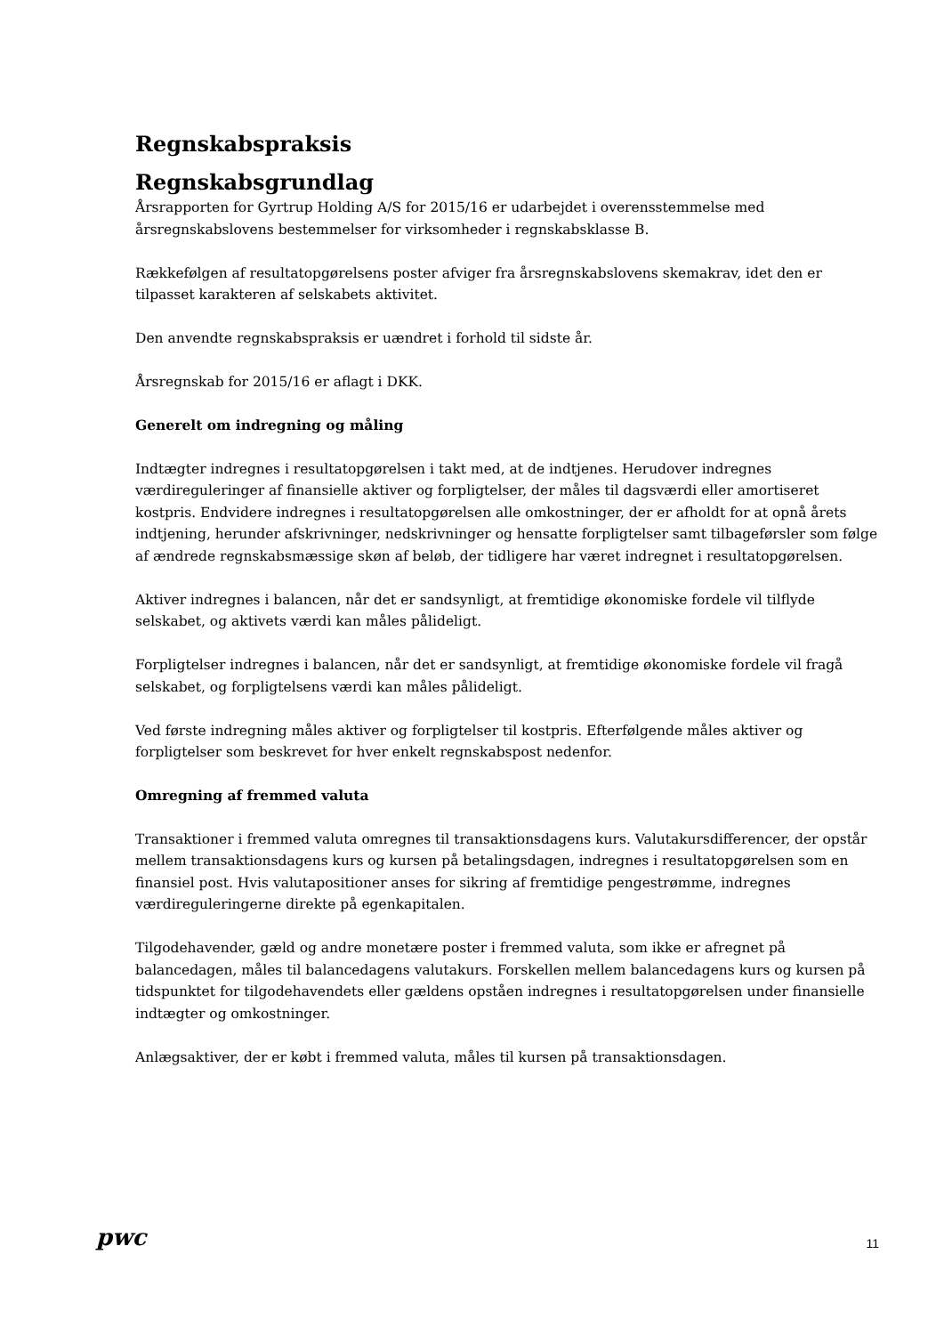Regnskabspraksis
Regnskabsgrundlag
Årsrapporten for Gyrtrup Holding A/S for 2015/16 er udarbejdet i overensstemmelse med årsregnskabslovens bestemmelser for virksomheder i regnskabsklasse B.
Rækkefølgen af resultatopgørelsens poster afviger fra årsregnskabslovens skemakrav, idet den er tilpasset karakteren af selskabets aktivitet.
Den anvendte regnskabspraksis er uændret i forhold til sidste år.
Årsregnskab for 2015/16 er aflagt i DKK.
Generelt om indregning og måling
Indtægter indregnes i resultatopgørelsen i takt med, at de indtjenes. Herudover indregnes værdireguleringer af finansielle aktiver og forpligtelser, der måles til dagsværdi eller amortiseret kostpris. Endvidere indregnes i resultatopgørelsen alle omkostninger, der er afholdt for at opnå årets indtjening, herunder afskrivninger, nedskrivninger og hensatte forpligtelser samt tilbageførsler som følge af ændrede regnskabsmæssige skøn af beløb, der tidligere har været indregnet i resultatopgørelsen.
Aktiver indregnes i balancen, når det er sandsynligt, at fremtidige økonomiske fordele vil tilflyde selskabet, og aktivets værdi kan måles pålideligt.
Forpligtelser indregnes i balancen, når det er sandsynligt, at fremtidige økonomiske fordele vil fragå selskabet, og forpligtelsens værdi kan måles pålideligt.
Ved første indregning måles aktiver og forpligtelser til kostpris. Efterfølgende måles aktiver og forpligtelser som beskrevet for hver enkelt regnskabspost nedenfor.
Omregning af fremmed valuta
Transaktioner i fremmed valuta omregnes til transaktionsdagens kurs. Valutakursdifferencer, der opstår mellem transaktionsdagens kurs og kursen på betalingsdagen, indregnes i resultatopgørelsen som en finansiel post. Hvis valutapositioner anses for sikring af fremtidige pengestrømme, indregnes værdireguleringerne direkte på egenkapitalen.
Tilgodehavender, gæld og andre monetære poster i fremmed valuta, som ikke er afregnet på balancedagen, måles til balancedagens valutakurs. Forskellen mellem balancedagens kurs og kursen på tidspunktet for tilgodehavendets eller gældens opståen indregnes i resultatopgørelsen under finansielle indtægter og omkostninger.
Anlægsaktiver, der er købt i fremmed valuta, måles til kursen på transaktionsdagen.
pwc
11